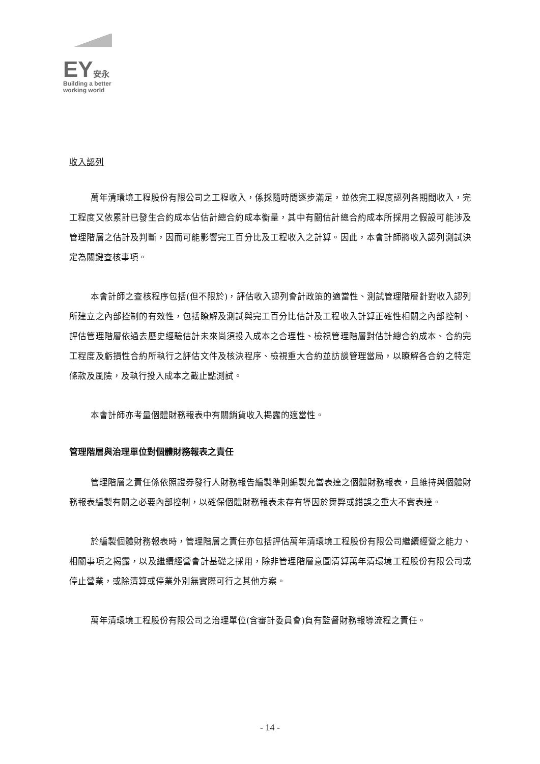EY安永
Building a better
working world
收入認列
萬年清環境工程股份有限公司之工程收入，係採隨時間逐步滿足，並依完工程度認列各期間收入，完工程度又依累計已發生合約成本佔估計總合約成本衡量，其中有關估計總合約成本所採用之假設可能涉及管理階層之估計及判斷，因而可能影響完工百分比及工程收入之計算。因此，本會計師將收入認列測試決定為關鍵查核事項。
本會計師之查核程序包括(但不限於)，評估收入認列會計政策的適當性、測試管理階層針對收入認列所建立之內部控制的有效性，包括瞭解及測試與完工百分比估計及工程收入計算正確性相關之內部控制、評估管理階層依過去歷史經驗估計未來尚須投入成本之合理性、檢視管理階層對估計總合約成本、合約完工程度及虧損性合約所執行之評估文件及核決程序、檢視重大合約並訪談管理當局，以瞭解各合約之特定條款及風險，及執行投入成本之截止點測試。
本會計師亦考量個體財務報表中有關銷貨收入揭露的適當性。
管理階層與治理單位對個體財務報表之責任
管理階層之責任係依照證券發行人財務報告編製準則編製允當表達之個體財務報表，且維持與個體財務報表編製有關之必要內部控制，以確保個體財務報表未存有導因於舞弊或錯誤之重大不實表達。
於編製個體財務報表時，管理階層之責任亦包括評估萬年清環境工程股份有限公司繼續經營之能力、相關事項之揭露，以及繼續經營會計基礎之採用，除非管理階層意圖清算萬年清環境工程股份有限公司或停止營業，或除清算或停業外別無實際可行之其他方案。
萬年清環境工程股份有限公司之治理單位(含審計委員會)負有監督財務報導流程之責任。
- 14 -